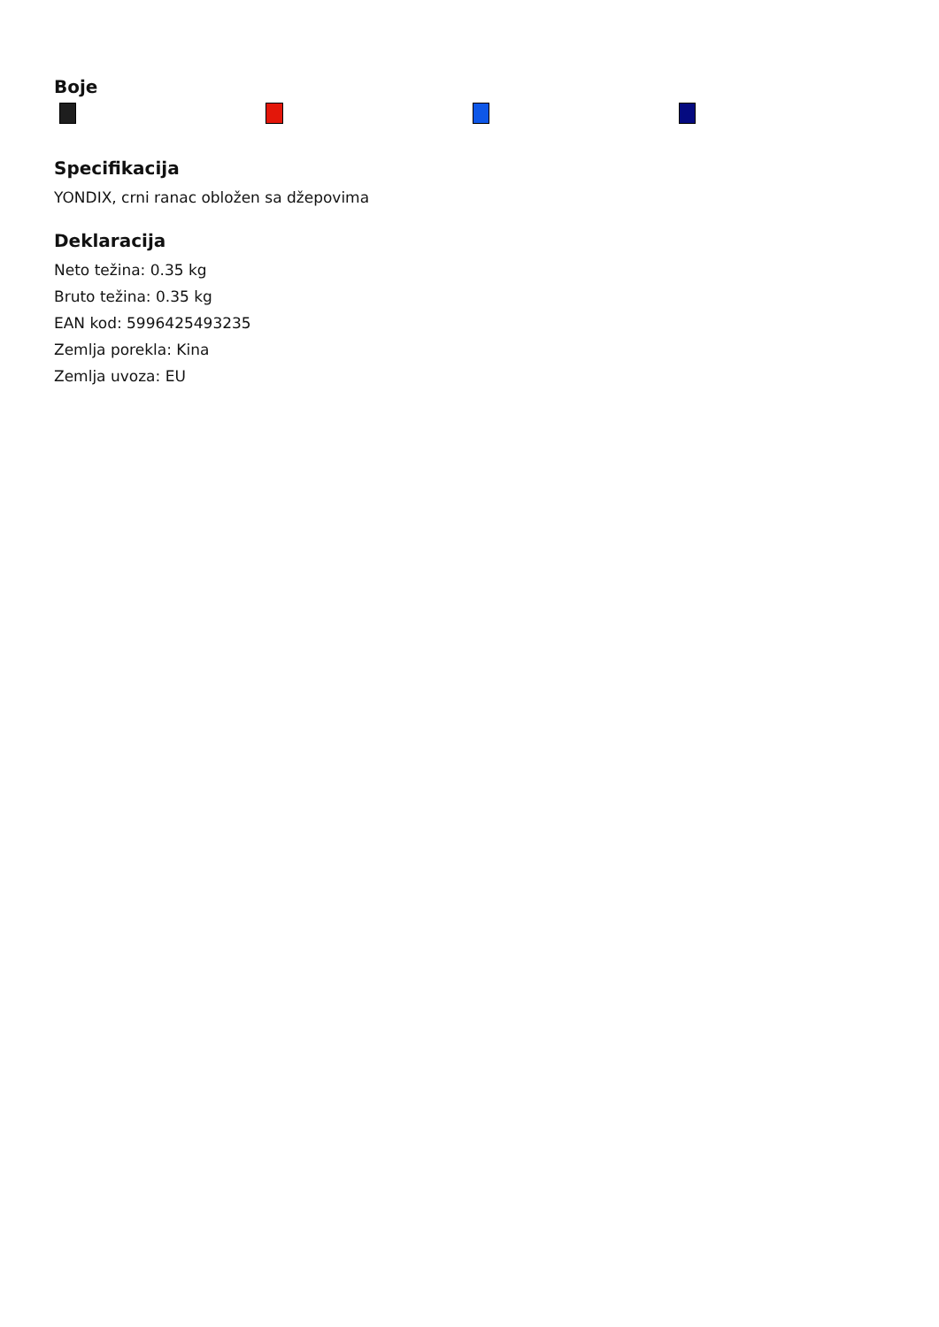Boje
Specifikacija
YONDIX, crni ranac obložen sa džepovima
Deklaracija
Neto težina: 0.35 kg
Bruto težina: 0.35 kg
EAN kod: 5996425493235
Zemlja porekla: Kina
Zemlja uvoza: EU